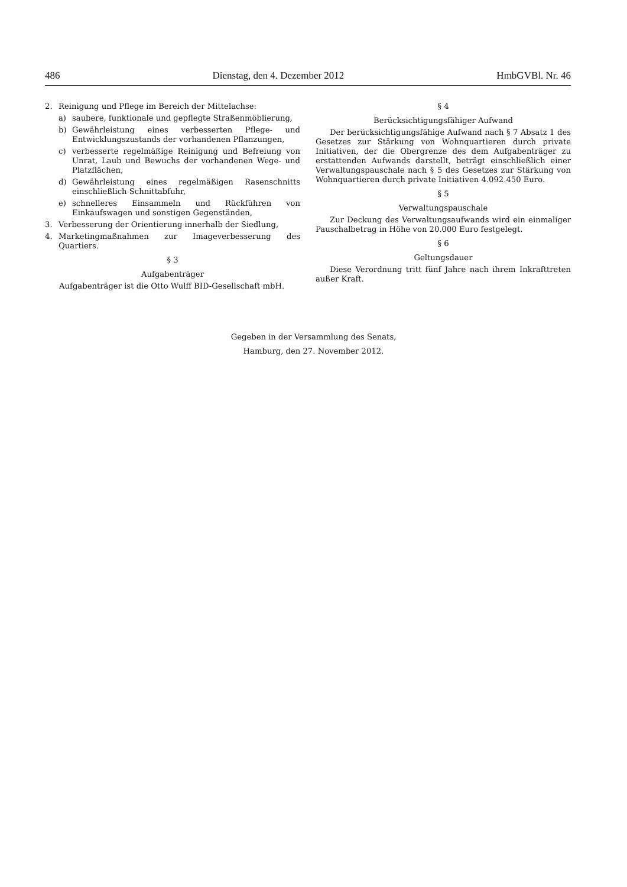486 Dienstag, den 4. Dezember 2012 HmbGVBl. Nr. 46
2. Reinigung und Pflege im Bereich der Mittelachse:
a) saubere, funktionale und gepflegte Straßenmöblierung,
b) Gewährleistung eines verbesserten Pflege- und Entwicklungszustands der vorhandenen Pflanzungen,
c) verbesserte regelmäßige Reinigung und Befreiung von Unrat, Laub und Bewuchs der vorhandenen Wege- und Platzflächen,
d) Gewährleistung eines regelmäßigen Rasenschnitts einschließlich Schnittabfuhr,
e) schnelleres Einsammeln und Rückführen von Einkaufswagen und sonstigen Gegenständen,
3. Verbesserung der Orientierung innerhalb der Siedlung,
4. Marketingmaßnahmen zur Imageverbesserung des Quartiers.
§ 3
Aufgabenträger
Aufgabenträger ist die Otto Wulff BID-Gesellschaft mbH.
§ 4
Berücksichtigungsfähiger Aufwand
Der berücksichtigungsfähige Aufwand nach § 7 Absatz 1 des Gesetzes zur Stärkung von Wohnquartieren durch private Initiativen, der die Obergrenze des dem Aufgabenträger zu erstattenden Aufwands darstellt, beträgt einschließlich einer Verwaltungspauschale nach § 5 des Gesetzes zur Stärkung von Wohnquartieren durch private Initiativen 4.092.450 Euro.
§ 5
Verwaltungspauschale
Zur Deckung des Verwaltungsaufwands wird ein einmaliger Pauschalbetrag in Höhe von 20.000 Euro festgelegt.
§ 6
Geltungsdauer
Diese Verordnung tritt fünf Jahre nach ihrem Inkrafttreten außer Kraft.
Gegeben in der Versammlung des Senats,
Hamburg, den 27. November 2012.